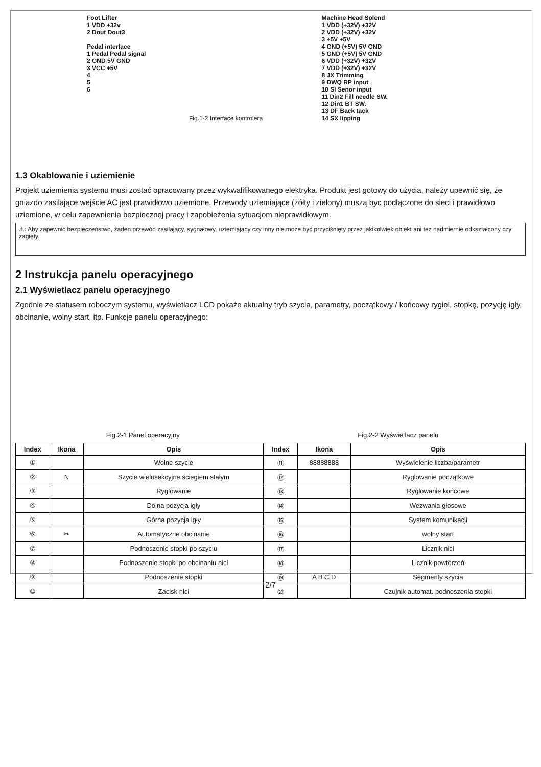Foot Lifter
1 VDD +32v
2 Dout Dout3
Pedal interface
1 Pedal Pedal signal
2 GND 5V GND
3 VCC +5V
4
5
6
Fig.1-2 Interface kontrolera
Machine Head Solend
1 VDD (+32V) +32V
2 VDD (+32V) +32V
3 +5V +5V
4 GND (+5V) 5V GND
5 GND (+5V) 5V GND
6 VDD (+32V) +32V
7 VDD (+32V) +32V
8 JX Trimming
9 DWQ RP input
10 SI Senor input
11 Din2 Fill needle SW.
12 Din1 BT SW.
13 DF Back tack
14 SX lipping
1.3 Okablowanie i uziemienie
Projekt uziemienia systemu musi zostać opracowany przez wykwalifikowanego elektryka. Produkt jest gotowy do użycia, należy upewnić się, że gniazdo zasilające wejście AC jest prawidłowo uziemione. Przewody uziemiające (żółty i zielony) muszą byc podłączone do sieci i prawidłowo uziemione, w celu zapewnienia bezpiecznej pracy i zapobieżenia sytuacjom nieprawidłowym.
⚠: Aby zapewnić bezpieczeństwo, żaden przewód zasilający, sygnałowy, uziemiający czy inny nie może być przyciśnięty przez jakikolwiek obiekt ani też nadmiernie odkształcony czy zagięty.
2 Instrukcja panelu operacyjnego
2.1 Wyświetlacz panelu operacyjnego
Zgodnie ze statusem roboczym systemu, wyświetlacz LCD pokaże aktualny tryb szycia, parametry, początkowy / końcowy rygiel, stopkę, pozycję igły, obcinanie, wolny start, itp. Funkcje panelu operacyjnego:
Fig.2-1 Panel operacyjny Fig.2-2 Wyświetlacz panelu
| Index | Ikona | Opis | Index | Ikona | Opis |
| --- | --- | --- | --- | --- | --- |
| ① | | Wolne szycie | ⑪ | 88888888 | Wyświelenie liczba/parametr |
| ② | N | Szycie wielosekcyjne ściegiem stałym | ⑫ | | Ryglowanie początkowe |
| ③ | | Ryglowanie | ⑬ | | Ryglowanie końcowe |
| ④ | | Dolna pozycja igły | ⑭ | | Wezwania głosowe |
| ⑤ | | Górna pozycja igły | ⑮ | | System komunikacji |
| ⑥ | ✂ | Automatyczne obcinanie | ⑯ | | wolny start |
| ⑦ | | Podnoszenie stopki po szyciu | ⑰ | | Licznik nici |
| ⑧ | | Podnoszenie stopki po obcinaniu nici | ⑱ | | Licznik powtórzeń |
| ⑨ | | Podnoszenie stopki | ⑲ | A B C D | Segmenty szycia |
| ⑩ | | Zacisk nici | ⑳ | | Czujnik automat. podnoszenia stopki |
2/7